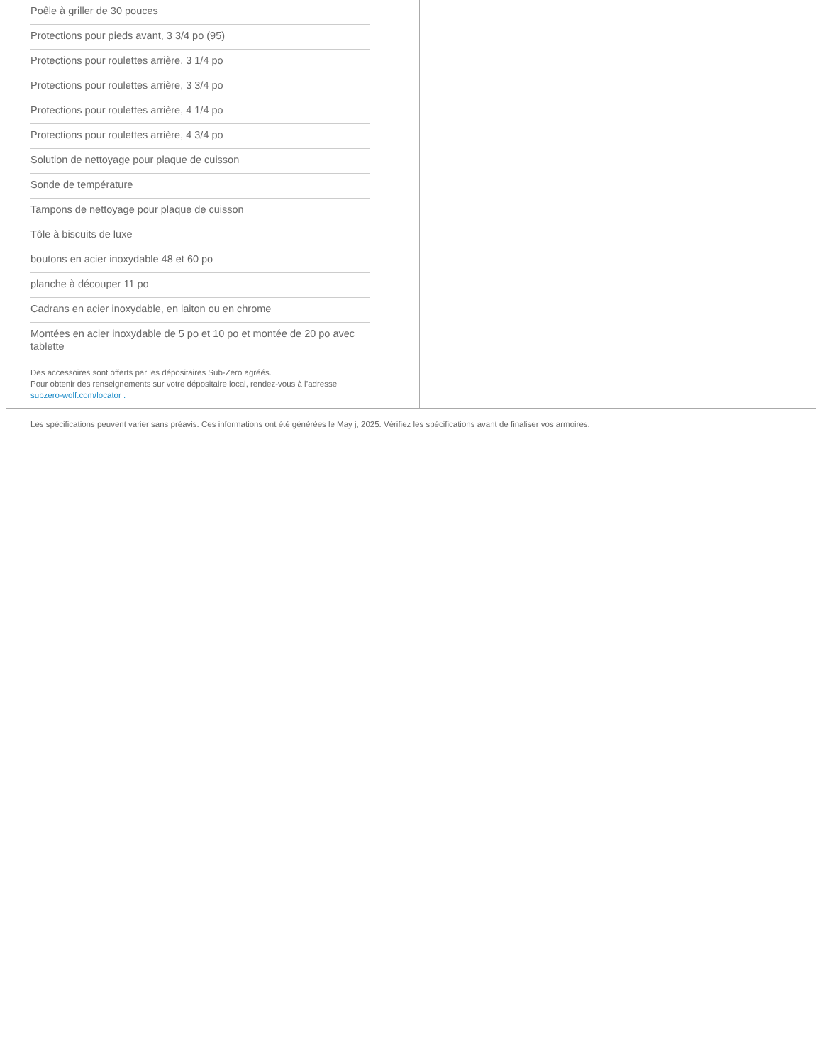Poêle à griller de 30 pouces
Protections pour pieds avant, 3 3/4 po (95)
Protections pour roulettes arrière, 3 1/4 po
Protections pour roulettes arrière, 3 3/4 po
Protections pour roulettes arrière, 4 1/4 po
Protections pour roulettes arrière, 4 3/4 po
Solution de nettoyage pour plaque de cuisson
Sonde de température
Tampons de nettoyage pour plaque de cuisson
Tôle à biscuits de luxe
boutons en acier inoxydable 48 et 60 po
planche à découper 11 po
Cadrans en acier inoxydable, en laiton ou en chrome
Montées en acier inoxydable de 5 po et 10 po et montée de 20 po avec tablette
Des accessoires sont offerts par les dépositaires Sub-Zero agréés.
Pour obtenir des renseignements sur votre dépositaire local, rendez-vous à l’adresse subzero-wolf.com/locator .
Les spécifications peuvent varier sans préavis. Ces informations ont été générées le May j, 2025. Vérifiez les spécifications avant de finaliser vos armoires.